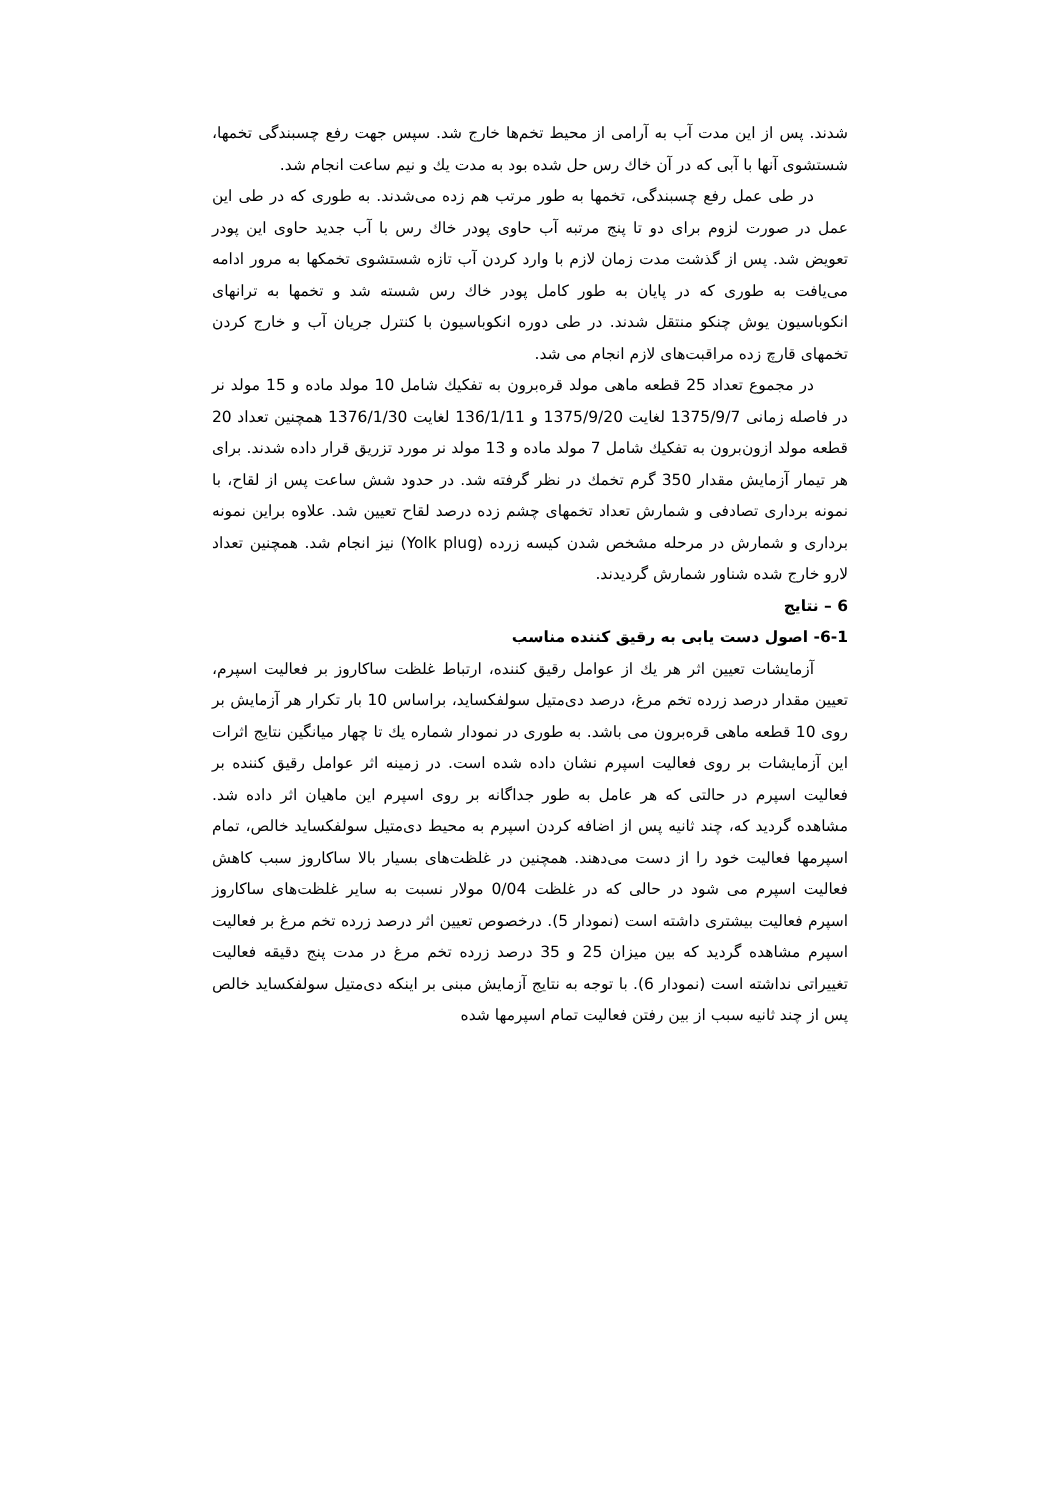شدند. پس از این مدت آب به آرامی از محیط تخم‌ها خارج شد. سپس جهت رفع چسبندگی تخمها، شستشوی آنها با آبی که در آن خاك رس حل شده بود به مدت يك و نيم ساعت انجام شد.
در طی عمل رفع چسبندگی، تخمها به طور مرتب هم زده می‌شدند. به طوری که در طی این عمل در صورت لزوم برای دو تا پنج مرتبه آب حاوی پودر خاك رس با آب جديد حاوی اين پودر تعويض شد. پس از گذشت مدت زمان لازم با وارد كردن آب تازه شستشوی تخمكها به مرور ادامه می‌یافت به طوری که در پایان به طور کامل پودر خاك رس شسته شد و تخمها به ترانهای انكوباسيون يوش چنكو منتقل شدند. در طی دوره انكوباسيون با كنترل جريان آب و خارج كردن تخمهای قارچ زده مراقبت‌های لازم انجام می شد.
در مجموع تعداد 25 قطعه ماهی مولد قره‌برون به تفكيك شامل 10 مولد ماده و 15 مولد نر در فاصله زمانی 1375/9/7 لغايت 1375/9/20 و 136/1/11 لغايت 1376/1/30 همچنين تعداد 20 قطعه مولد ازون‌برون به تفكيك شامل 7 مولد ماده و 13 مولد نر مورد تزريق قرار داده شدند. برای هر تيمار آزمايش مقدار 350 گرم تخمك در نظر گرفته شد. در حدود شش ساعت پس از لقاح، با نمونه برداری تصادفی و شمارش تعداد تخمهای چشم زده درصد لقاح تعيين شد. علاوه براين نمونه برداری و شمارش در مرحله مشخص شدن كيسه زرده (Yolk plug) نيز انجام شد. همچنين تعداد لارو خارج شده شناور شمارش گرديدند.
6 – نتايج
6-1- اصول دست يابی به رقيق كننده مناسب
آزمايشات تعيين اثر هر يك از عوامل رقيق كننده، ارتباط غلظت ساكاروز بر فعاليت اسپرم، تعيين مقدار درصد زرده تخم مرغ، درصد دی‌متيل سولفكسايد، براساس 10 بار تكرار هر آزمايش بر روی 10 قطعه ماهی قره‌برون می باشد. به طوری در نمودار شماره يك تا چهار ميانگين نتايج اثرات اين آزمايشات بر روی فعاليت اسپرم نشان داده شده است. در زمينه اثر عوامل رقيق كننده بر فعاليت اسپرم در حالتی كه هر عامل به طور جداگانه بر روی اسپرم اين ماهيان اثر داده شد. مشاهده گرديد كه، چند ثانيه پس از اضافه كردن اسپرم به محيط دی‌متيل سولفكسايد خالص، تمام اسپرمها فعاليت خود را از دست می‌دهند. همچنين در غلظت‌های بسيار بالا ساكاروز سبب كاهش فعاليت اسپرم می شود در حالی كه در غلظت 0/04 مولار نسبت به ساير غلظت‌های ساكاروز اسپرم فعاليت بيشتری داشته است (نمودار 5). درخصوص تعيين اثر درصد زرده تخم مرغ بر فعاليت اسپرم مشاهده گرديد كه بين ميزان 25 و 35 درصد زرده تخم مرغ در مدت پنج دقيقه فعاليت تغييراتی نداشته است (نمودار 6). با توجه به نتايج آزمايش مبنی بر اينكه دی‌متيل سولفكسايد خالص پس از چند ثانيه سبب از بين رفتن فعاليت تمام اسپرمها شده